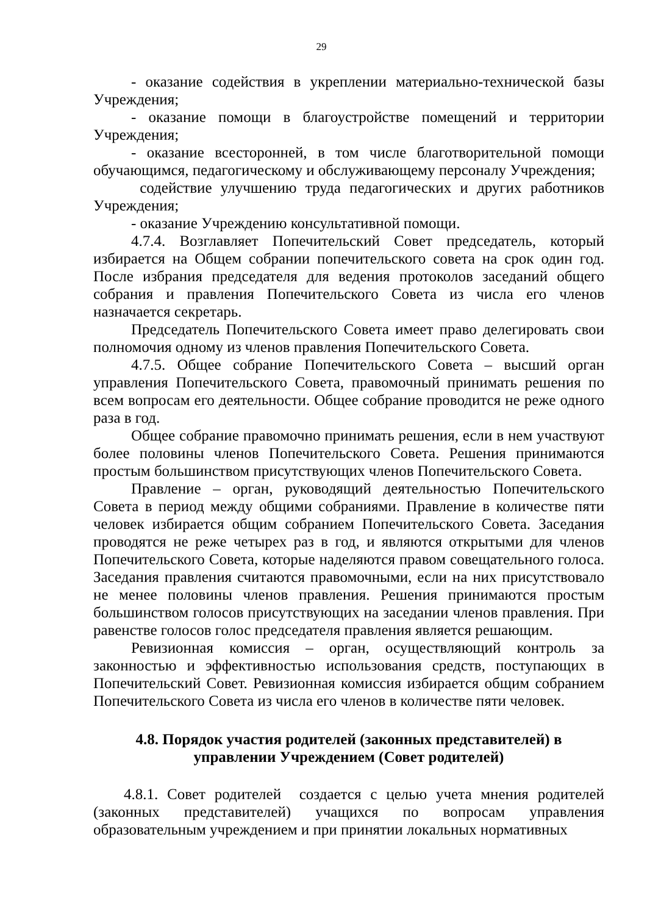29
- оказание содействия в укреплении материально-технической базы Учреждения;
- оказание помощи в благоустройстве помещений и территории Учреждения;
- оказание всесторонней, в том числе благотворительной помощи обучающимся, педагогическому и обслуживающему персоналу Учреждения;
содействие улучшению труда педагогических и других работников Учреждения;
- оказание Учреждению консультативной помощи.
4.7.4. Возглавляет Попечительский Совет председатель, который избирается на Общем собрании попечительского совета на срок один год. После избрания председателя для ведения протоколов заседаний общего собрания и правления Попечительского Совета из числа его членов назначается секретарь.
Председатель Попечительского Совета имеет право делегировать свои полномочия одному из членов правления Попечительского Совета.
4.7.5. Общее собрание Попечительского Совета – высший орган управления Попечительского Совета, правомочный принимать решения по всем вопросам его деятельности. Общее собрание проводится не реже одного раза в год.
Общее собрание правомочно принимать решения, если в нем участвуют более половины членов Попечительского Совета. Решения принимаются простым большинством присутствующих членов Попечительского Совета.
Правление – орган, руководящий деятельностью Попечительского Совета в период между общими собраниями. Правление в количестве пяти человек избирается общим собранием Попечительского Совета. Заседания проводятся не реже четырех раз в год, и являются открытыми для членов Попечительского Совета, которые наделяются правом совещательного голоса. Заседания правления считаются правомочными, если на них присутствовало не менее половины членов правления. Решения принимаются простым большинством голосов присутствующих на заседании членов правления. При равенстве голосов голос председателя правления является решающим.
Ревизионная комиссия – орган, осуществляющий контроль за законностью и эффективностью использования средств, поступающих в Попечительский Совет. Ревизионная комиссия избирается общим собранием Попечительского Совета из числа его членов в количестве пяти человек.
4.8. Порядок участия родителей (законных представителей) в управлении Учреждением (Совет родителей)
4.8.1. Совет родителей создается с целью учета мнения родителей (законных представителей) учащихся по вопросам управления образовательным учреждением и при принятии локальных нормативных